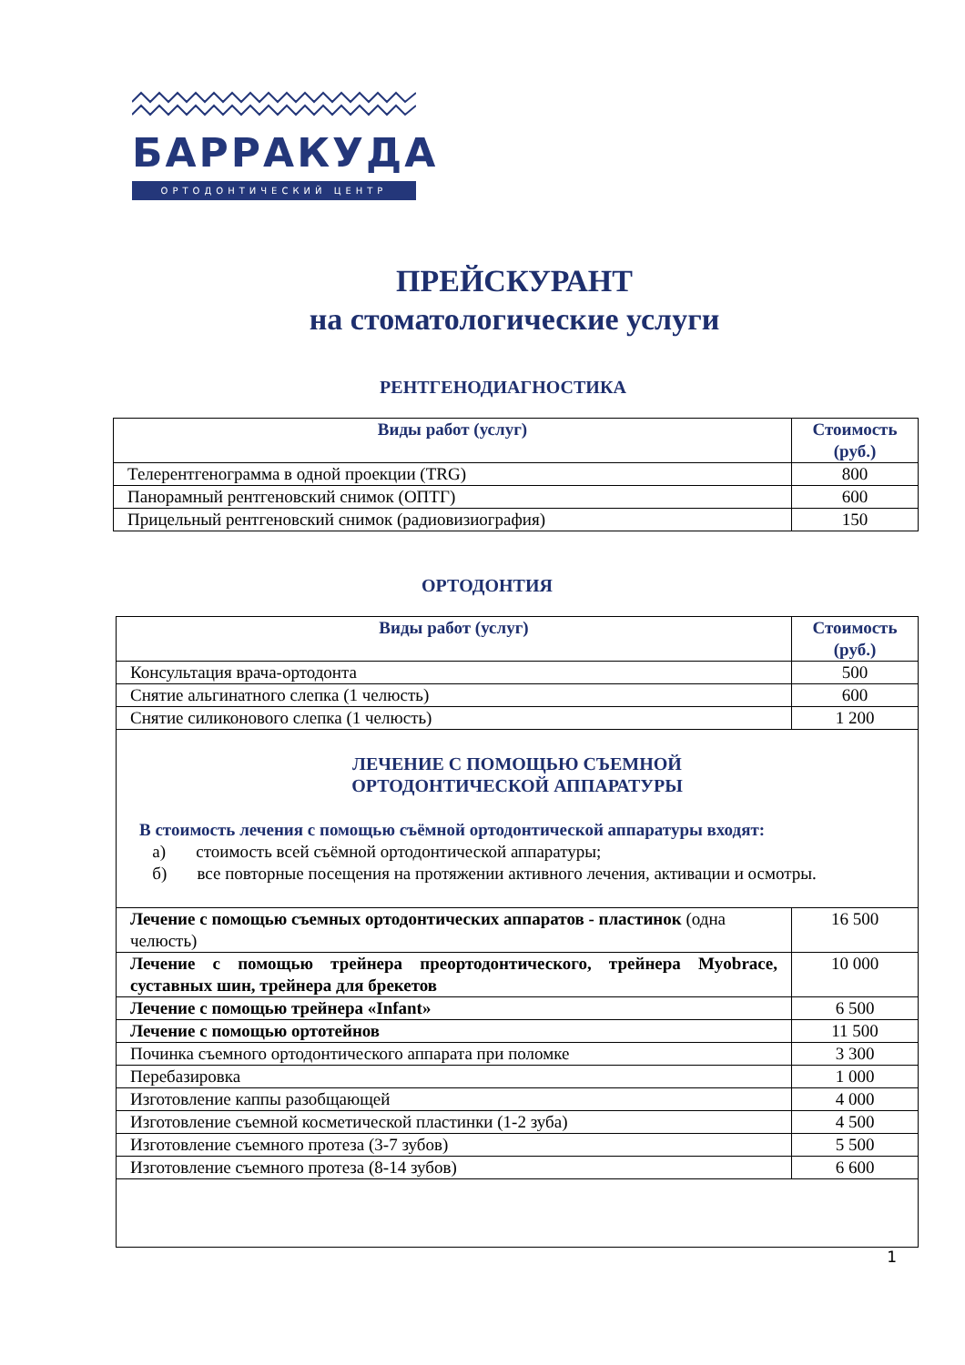БАРРАКУДА
ОРТОДОНТИЧЕСКИЙ ЦЕНТР
ПРЕЙСКУРАНТ
на стоматологические услуги
РЕНТГЕНОДИАГНОСТИКА
| Виды работ (услуг) | Стоимость (руб.) |
| --- | --- |
| Телерентгенограмма в одной проекции (TRG) | 800 |
| Панорамный рентгеновский снимок (ОПТГ) | 600 |
| Прицельный рентгеновский снимок (радиовизиография) | 150 |
ОРТОДОНТИЯ
| Виды работ (услуг) | Стоимость (руб.) |
| --- | --- |
| Консультация врача-ортодонта | 500 |
| Снятие альгинатного слепка (1 челюсть) | 600 |
| Снятие силиконового слепка (1 челюсть) | 1 200 |
| ЛЕЧЕНИЕ С ПОМОЩЬЮ СЪЕМНОЙ ОРТОДОНТИЧЕСКОЙ АППАРАТУРЫ В стоимость лечения с помощью съёмной ортодонтической аппаратуры входят: а) стоимость всей съёмной ортодонтической аппаратуры; б) все повторные посещения на протяжении активного лечения, активации и осмотры. | |
| Лечение с помощью съемных ортодонтических аппаратов - пластинок (одна челюсть) | 16 500 |
| Лечение с помощью трейнера преортодонтического, трейнера Myobrace, суставных шин, трейнера для брекетов | 10 000 |
| Лечение с помощью трейнера «Infant» | 6 500 |
| Лечение с помощью ортотейнов | 11 500 |
| Починка съемного ортодонтического аппарата при поломке | 3 300 |
| Перебазировка | 1 000 |
| Изготовление каппы разобщающей | 4 000 |
| Изготовление съемной косметической пластинки (1-2 зуба) | 4 500 |
| Изготовление съемного протеза (3-7 зубов) | 5 500 |
| Изготовление съемного протеза (8-14 зубов) | 6 600 |
1